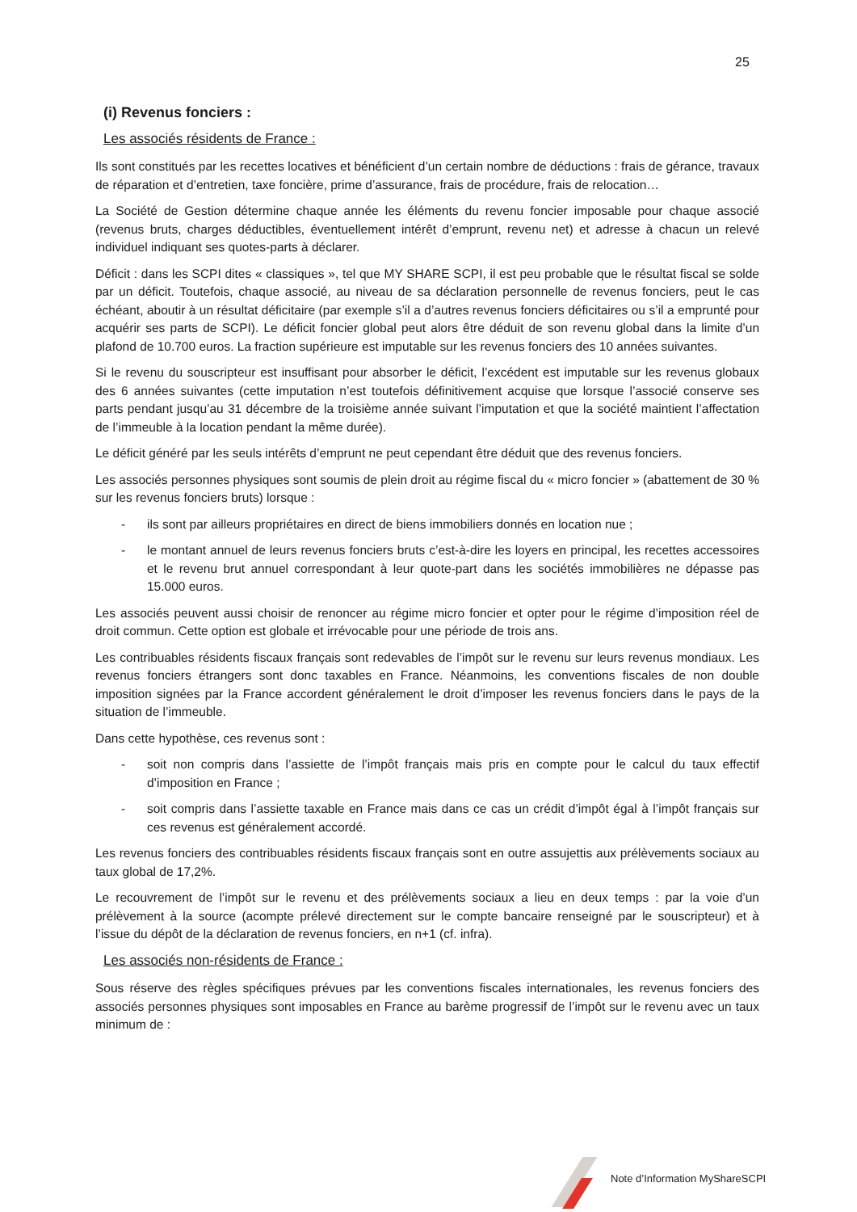25
(i) Revenus fonciers :
Les associés résidents de France :
Ils sont constitués par les recettes locatives et bénéficient d’un certain nombre de déductions : frais de gérance, travaux de réparation et d’entretien, taxe foncière, prime d’assurance, frais de procédure, frais de relocation…
La Société de Gestion détermine chaque année les éléments du revenu foncier imposable pour chaque associé (revenus bruts, charges déductibles, éventuellement intérêt d’emprunt, revenu net) et adresse à chacun un relevé individuel indiquant ses quotes-parts à déclarer.
Déficit : dans les SCPI dites « classiques », tel que MY SHARE SCPI, il est peu probable que le résultat fiscal se solde par un déficit. Toutefois, chaque associé, au niveau de sa déclaration personnelle de revenus fonciers, peut le cas échéant, aboutir à un résultat déficitaire (par exemple s’il a d’autres revenus fonciers déficitaires ou s’il a emprunté pour acquérir ses parts de SCPI). Le déficit foncier global peut alors être déduit de son revenu global dans la limite d’un plafond de 10.700 euros. La fraction supérieure est imputable sur les revenus fonciers des 10 années suivantes.
Si le revenu du souscripteur est insuffisant pour absorber le déficit, l’excédent est imputable sur les revenus globaux des 6 années suivantes (cette imputation n’est toutefois définitivement acquise que lorsque l’associé conserve ses parts pendant jusqu’au 31 décembre de la troisième année suivant l’imputation et que la société maintient l’affectation de l’immeuble à la location pendant la même durée).
Le déficit généré par les seuls intérêts d’emprunt ne peut cependant être déduit que des revenus fonciers.
Les associés personnes physiques sont soumis de plein droit au régime fiscal du « micro foncier » (abattement de 30 % sur les revenus fonciers bruts) lorsque :
- ils sont par ailleurs propriétaires en direct de biens immobiliers donnés en location nue ;
- le montant annuel de leurs revenus fonciers bruts c’est-à-dire les loyers en principal, les recettes accessoires et le revenu brut annuel correspondant à leur quote-part dans les sociétés immobilières ne dépasse pas 15.000 euros.
Les associés peuvent aussi choisir de renoncer au régime micro foncier et opter pour le régime d’imposition réel de droit commun. Cette option est globale et irrévocable pour une période de trois ans.
Les contribuables résidents fiscaux français sont redevables de l’impôt sur le revenu sur leurs revenus mondiaux. Les revenus fonciers étrangers sont donc taxables en France. Néanmoins, les conventions fiscales de non double imposition signées par la France accordent généralement le droit d’imposer les revenus fonciers dans le pays de la situation de l’immeuble.
Dans cette hypothèse, ces revenus sont :
- soit non compris dans l’assiette de l’impôt français mais pris en compte pour le calcul du taux effectif d’imposition en France ;
- soit compris dans l’assiette taxable en France mais dans ce cas un crédit d’impôt égal à l’impôt français sur ces revenus est généralement accordé.
Les revenus fonciers des contribuables résidents fiscaux français sont en outre assujettis aux prélèvements sociaux au taux global de 17,2%.
Le recouvrement de l’impôt sur le revenu et des prélèvements sociaux a lieu en deux temps : par la voie d’un prélèvement à la source (acompte prélevé directement sur le compte bancaire renseigné par le souscripteur) et à l’issue du dépôt de la déclaration de revenus fonciers, en n+1 (cf. infra).
Les associés non-résidents de France :
Sous réserve des règles spécifiques prévues par les conventions fiscales internationales, les revenus fonciers des associés personnes physiques sont imposables en France au barème progressif de l’impôt sur le revenu avec un taux minimum de :
Note d’Information MyShareSCPI